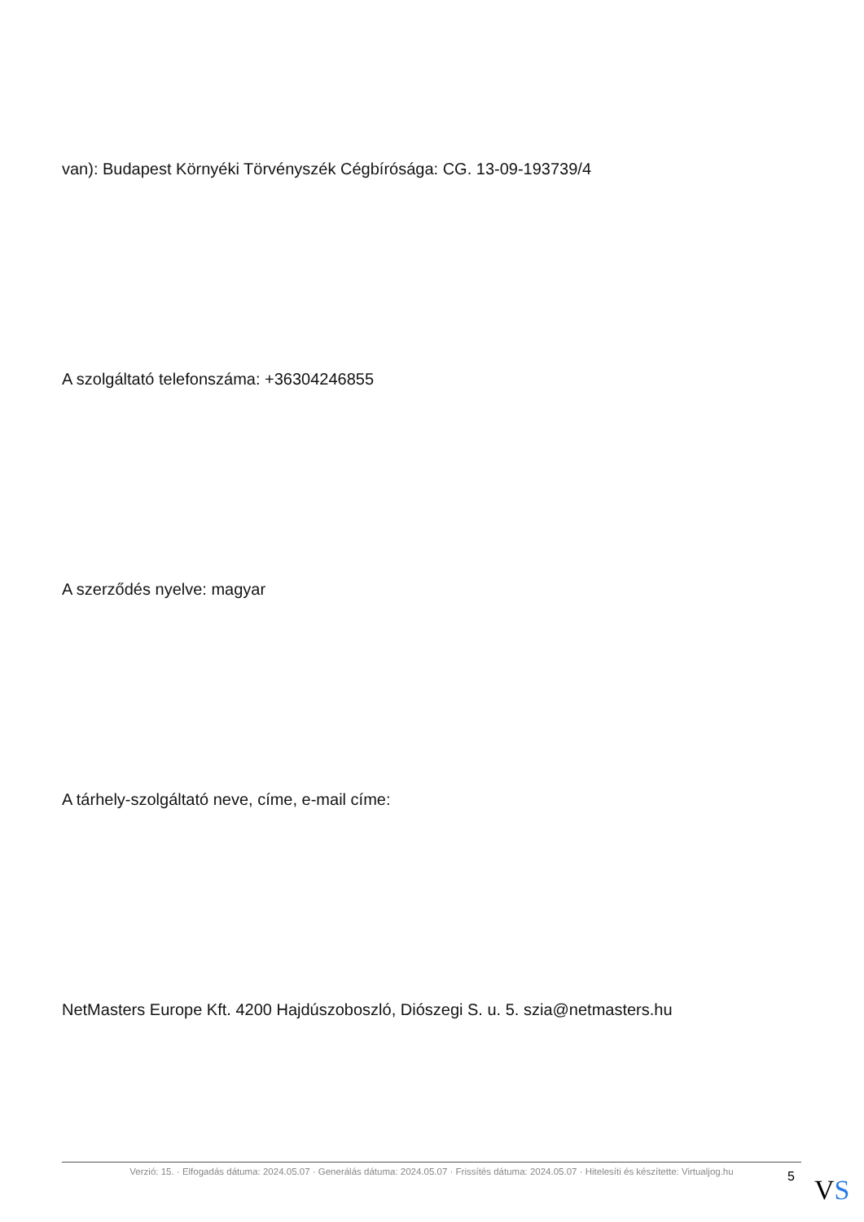van): Budapest Környéki Törvényszék Cégbírósága: CG. 13-09-193739/4
A szolgáltató telefonszáma: +36304246855
A szerződés nyelve: magyar
A tárhely-szolgáltató neve, címe, e-mail címe:
NetMasters Europe Kft. 4200 Hajdúszoboszló, Diószegi S. u. 5. szia@netmasters.hu
Verzió: 15. · Elfogadás dátuma: 2024.05.07 · Generálás dátuma: 2024.05.07 · Frissítés dátuma: 2024.05.07 · Hitelesíti és készítette: Virtualjog.hu
5
VS